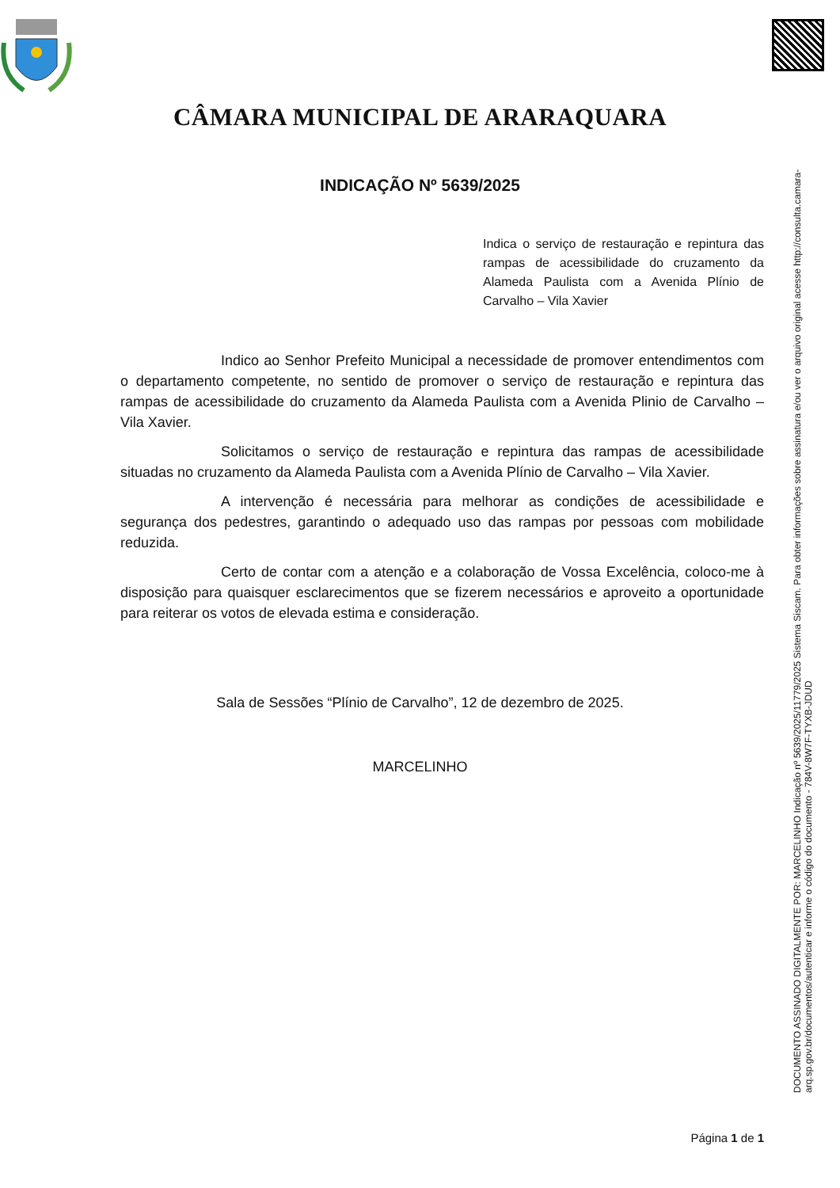CÂMARA MUNICIPAL DE ARARAQUARA
INDICAÇÃO Nº 5639/2025
Indica o serviço de restauração e repintura das rampas de acessibilidade do cruzamento da Alameda Paulista com a Avenida Plínio de Carvalho – Vila Xavier
Indico ao Senhor Prefeito Municipal a necessidade de promover entendimentos com o departamento competente, no sentido de promover o serviço de restauração e repintura das rampas de acessibilidade do cruzamento da Alameda Paulista com a Avenida Plinio de Carvalho – Vila Xavier.
Solicitamos o serviço de restauração e repintura das rampas de acessibilidade situadas no cruzamento da Alameda Paulista com a Avenida Plínio de Carvalho – Vila Xavier.
A intervenção é necessária para melhorar as condições de acessibilidade e segurança dos pedestres, garantindo o adequado uso das rampas por pessoas com mobilidade reduzida.
Certo de contar com a atenção e a colaboração de Vossa Excelência, coloco-me à disposição para quaisquer esclarecimentos que se fizerem necessários e aproveito a oportunidade para reiterar os votos de elevada estima e consideração.
Sala de Sessões “Plínio de Carvalho”, 12 de dezembro de 2025.
MARCELINHO
DOCUMENTO ASSINADO DIGITALMENTE POR: MARCELINHO Indicação nº 5639/2025/11779/2025 Sistema Siscam. Para obter informações sobre assinatura e/ou ver o arquivo original acesse http://consulta.camara-arq.sp.gov.br/documentos/autenticar e informe o código do documento - 784V-8W7F-TYXB-JDUD
Página 1 de 1